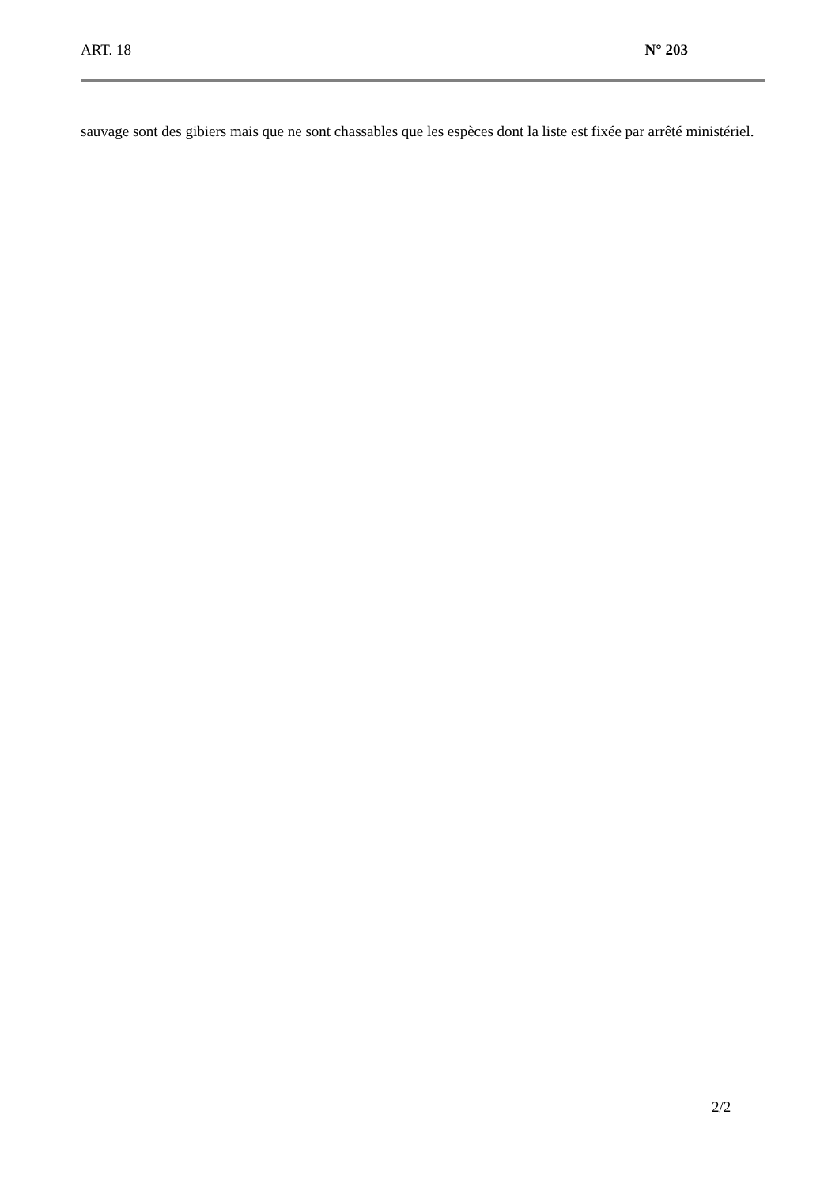ART. 18 N° 203
sauvage sont des gibiers mais que ne sont chassables que les espèces dont la liste est fixée par arrêté ministériel.
2/2